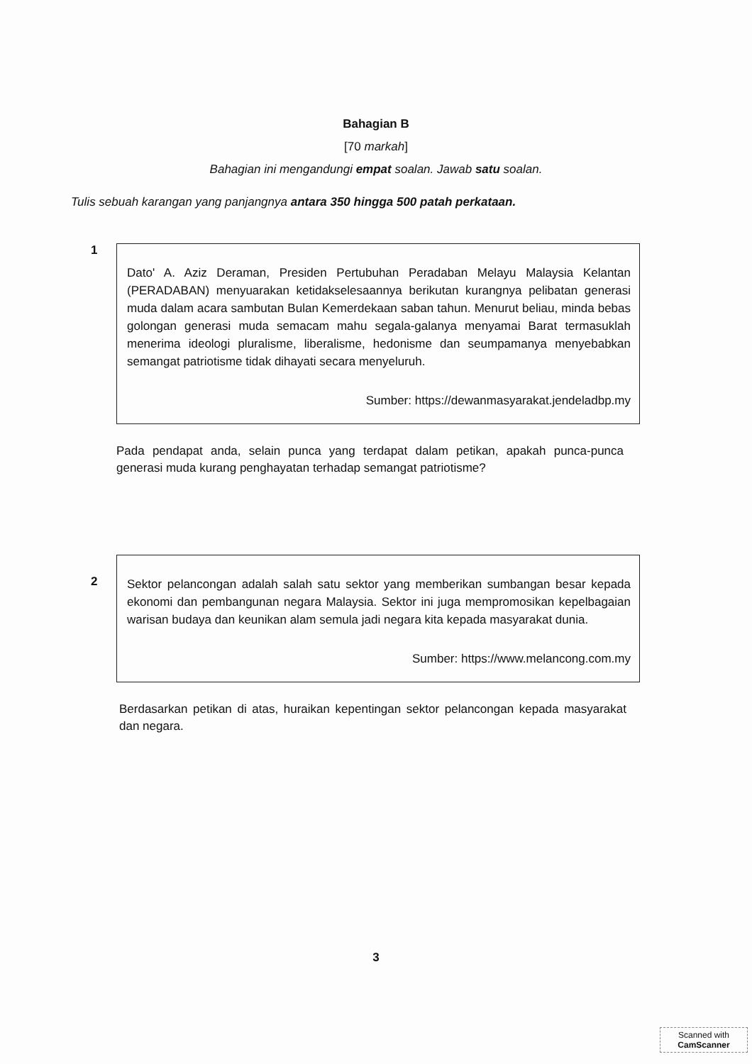Bahagian B
[70 markah]
Bahagian ini mengandungi empat soalan. Jawab satu soalan.
Tulis sebuah karangan yang panjangnya antara 350 hingga 500 patah perkataan.
1
Dato' A. Aziz Deraman, Presiden Pertubuhan Peradaban Melayu Malaysia Kelantan (PERADABAN) menyuarakan ketidakselesaannya berikutan kurangnya pelibatan generasi muda dalam acara sambutan Bulan Kemerdekaan saban tahun. Menurut beliau, minda bebas golongan generasi muda semacam mahu segala-galanya menyamai Barat termasuklah menerima ideologi pluralisme, liberalisme, hedonisme dan seumpamanya menyebabkan semangat patriotisme tidak dihayati secara menyeluruh.
Sumber: https://dewanmasyarakat.jendeladbp.my
Pada pendapat anda, selain punca yang terdapat dalam petikan, apakah punca-punca generasi muda kurang penghayatan terhadap semangat patriotisme?
2
Sektor pelancongan adalah salah satu sektor yang memberikan sumbangan besar kepada ekonomi dan pembangunan negara Malaysia. Sektor ini juga mempromosikan kepelbagaian warisan budaya dan keunikan alam semula jadi negara kita kepada masyarakat dunia.
Sumber: https://www.melancong.com.my
Berdasarkan petikan di atas, huraikan kepentingan sektor pelancongan kepada masyarakat dan negara.
3
Scanned with
CamScanner